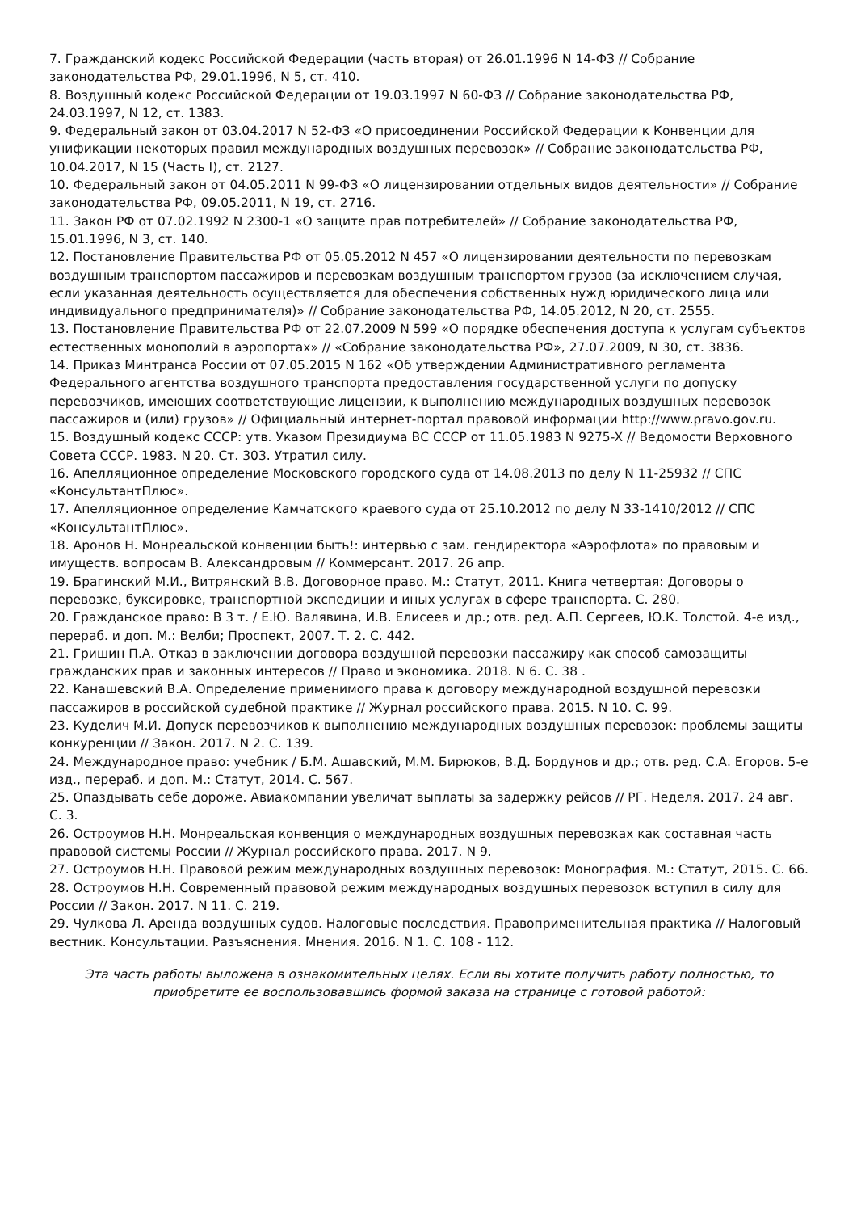7. Гражданский кодекс Российской Федерации (часть вторая) от 26.01.1996 N 14-ФЗ // Собрание законодательства РФ, 29.01.1996, N 5, ст. 410.
8. Воздушный кодекс Российской Федерации от 19.03.1997 N 60-ФЗ // Собрание законодательства РФ, 24.03.1997, N 12, ст. 1383.
9. Федеральный закон от 03.04.2017 N 52-ФЗ «О присоединении Российской Федерации к Конвенции для унификации некоторых правил международных воздушных перевозок» // Собрание законодательства РФ, 10.04.2017, N 15 (Часть I), ст. 2127.
10. Федеральный закон от 04.05.2011 N 99-ФЗ «О лицензировании отдельных видов деятельности» // Собрание законодательства РФ, 09.05.2011, N 19, ст. 2716.
11. Закон РФ от 07.02.1992 N 2300-1 «О защите прав потребителей» // Собрание законодательства РФ, 15.01.1996, N 3, ст. 140.
12. Постановление Правительства РФ от 05.05.2012 N 457 «О лицензировании деятельности по перевозкам воздушным транспортом пассажиров и перевозкам воздушным транспортом грузов (за исключением случая, если указанная деятельность осуществляется для обеспечения собственных нужд юридического лица или индивидуального предпринимателя)» // Собрание законодательства РФ, 14.05.2012, N 20, ст. 2555.
13. Постановление Правительства РФ от 22.07.2009 N 599 «О порядке обеспечения доступа к услугам субъектов естественных монополий в аэропортах» // «Собрание законодательства РФ», 27.07.2009, N 30, ст. 3836.
14. Приказ Минтранса России от 07.05.2015 N 162 «Об утверждении Административного регламента Федерального агентства воздушного транспорта предоставления государственной услуги по допуску перевозчиков, имеющих соответствующие лицензии, к выполнению международных воздушных перевозок пассажиров и (или) грузов» // Официальный интернет-портал правовой информации http://www.pravo.gov.ru.
15. Воздушный кодекс СССР: утв. Указом Президиума ВС СССР от 11.05.1983 N 9275-X // Ведомости Верховного Совета СССР. 1983. N 20. Ст. 303. Утратил силу.
16. Апелляционное определение Московского городского суда от 14.08.2013 по делу N 11-25932 // СПС «КонсультантПлюс».
17. Апелляционное определение Камчатского краевого суда от 25.10.2012 по делу N 33-1410/2012 // СПС «КонсультантПлюс».
18. Аронов Н. Монреальской конвенции быть!: интервью с зам. гендиректора «Аэрофлота» по правовым и имуществ. вопросам В. Александровым // Коммерсант. 2017. 26 апр.
19. Брагинский М.И., Витрянский В.В. Договорное право. М.: Статут, 2011. Книга четвертая: Договоры о перевозке, буксировке, транспортной экспедиции и иных услугах в сфере транспорта. С. 280.
20. Гражданское право: В 3 т. / Е.Ю. Валявина, И.В. Елисеев и др.; отв. ред. А.П. Сергеев, Ю.К. Толстой. 4-е изд., перераб. и доп. М.: Велби; Проспект, 2007. Т. 2. С. 442.
21. Гришин П.А. Отказ в заключении договора воздушной перевозки пассажиру как способ самозащиты гражданских прав и законных интересов // Право и экономика. 2018. N 6. С. 38 .
22. Канашевский В.А. Определение применимого права к договору международной воздушной перевозки пассажиров в российской судебной практике // Журнал российского права. 2015. N 10. С. 99.
23. Куделич М.И. Допуск перевозчиков к выполнению международных воздушных перевозок: проблемы защиты конкуренции // Закон. 2017. N 2. С. 139.
24. Международное право: учебник / Б.М. Ашавский, М.М. Бирюков, В.Д. Бордунов и др.; отв. ред. С.А. Егоров. 5-е изд., перераб. и доп. М.: Статут, 2014. С. 567.
25. Опаздывать себе дороже. Авиакомпании увеличат выплаты за задержку рейсов // РГ. Неделя. 2017. 24 авг. С. 3.
26. Остроумов Н.Н. Монреальская конвенция о международных воздушных перевозках как составная часть правовой системы России // Журнал российского права. 2017. N 9.
27. Остроумов Н.Н. Правовой режим международных воздушных перевозок: Монография. М.: Статут, 2015. С. 66.
28. Остроумов Н.Н. Современный правовой режим международных воздушных перевозок вступил в силу для России // Закон. 2017. N 11. С. 219.
29. Чулкова Л. Аренда воздушных судов. Налоговые последствия. Правоприменительная практика // Налоговый вестник. Консультации. Разъяснения. Мнения. 2016. N 1. С. 108 - 112.
Эта часть работы выложена в ознакомительных целях. Если вы хотите получить работу полностью, то приобретите ее воспользовавшись формой заказа на странице с готовой работой: